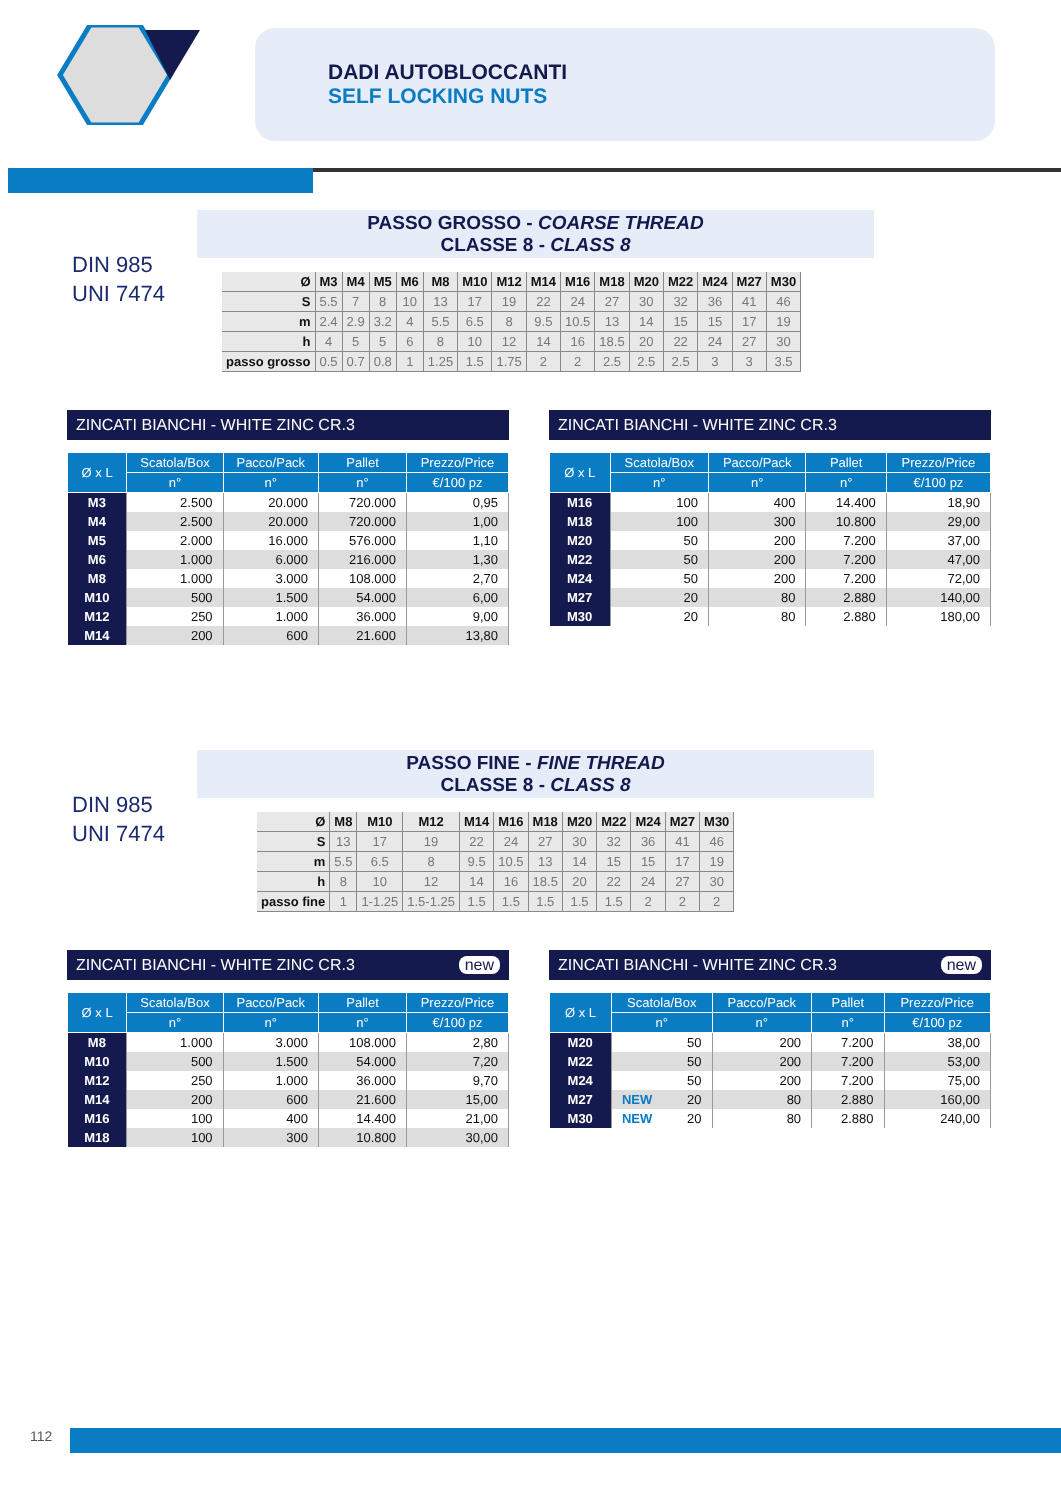DADI AUTOBLOCCANTI
SELF LOCKING NUTS
DIN 985
UNI 7474
PASSO GROSSO - COARSE THREAD
CLASSE 8 - CLASS 8
| Ø | M3 | M4 | M5 | M6 | M8 | M10 | M12 | M14 | M16 | M18 | M20 | M22 | M24 | M27 | M30 |
| S | 5.5 | 7 | 8 | 10 | 13 | 17 | 19 | 22 | 24 | 27 | 30 | 32 | 36 | 41 | 46 |
| m | 2.4 | 2.9 | 3.2 | 4 | 5.5 | 6.5 | 8 | 9.5 | 10.5 | 13 | 14 | 15 | 15 | 17 | 19 |
| h | 4 | 5 | 5 | 6 | 8 | 10 | 12 | 14 | 16 | 18.5 | 20 | 22 | 24 | 27 | 30 |
| passo grosso | 0.5 | 0.7 | 0.8 | 1 | 1.25 | 1.5 | 1.75 | 2 | 2 | 2.5 | 2.5 | 2.5 | 3 | 3 | 3.5 |
ZINCATI BIANCHI - WHITE ZINC CR.3
| Ø x L | Scatola/Box | Pacco/Pack | Pallet | Prezzo/Price |
| --- | --- | --- | --- | --- |
| | n° | n° | n° | €/100 pz |
| M3 | 2.500 | 20.000 | 720.000 | 0,95 |
| M4 | 2.500 | 20.000 | 720.000 | 1,00 |
| M5 | 2.000 | 16.000 | 576.000 | 1,10 |
| M6 | 1.000 | 6.000 | 216.000 | 1,30 |
| M8 | 1.000 | 3.000 | 108.000 | 2,70 |
| M10 | 500 | 1.500 | 54.000 | 6,00 |
| M12 | 250 | 1.000 | 36.000 | 9,00 |
| M14 | 200 | 600 | 21.600 | 13,80 |
ZINCATI BIANCHI - WHITE ZINC CR.3
| Ø x L | Scatola/Box | Pacco/Pack | Pallet | Prezzo/Price |
| --- | --- | --- | --- | --- |
| | n° | n° | n° | €/100 pz |
| M16 | 100 | 400 | 14.400 | 18,90 |
| M18 | 100 | 300 | 10.800 | 29,00 |
| M20 | 50 | 200 | 7.200 | 37,00 |
| M22 | 50 | 200 | 7.200 | 47,00 |
| M24 | 50 | 200 | 7.200 | 72,00 |
| M27 | 20 | 80 | 2.880 | 140,00 |
| M30 | 20 | 80 | 2.880 | 180,00 |
DIN 985
UNI 7474
PASSO FINE - FINE THREAD
CLASSE 8 - CLASS 8
| Ø | M8 | M10 | M12 | M14 | M16 | M18 | M20 | M22 | M24 | M27 | M30 |
| S | 13 | 17 | 19 | 22 | 24 | 27 | 30 | 32 | 36 | 41 | 46 |
| m | 5.5 | 6.5 | 8 | 9.5 | 10.5 | 13 | 14 | 15 | 15 | 17 | 19 |
| h | 8 | 10 | 12 | 14 | 16 | 18.5 | 20 | 22 | 24 | 27 | 30 |
| passo fine | 1 | 1-1.25 | 1.5-1.25 | 1.5 | 1.5 | 1.5 | 1.5 | 1.5 | 2 | 2 | 2 |
ZINCATI BIANCHI - WHITE ZINC CR.3 new
| Ø x L | Scatola/Box | Pacco/Pack | Pallet | Prezzo/Price |
| --- | --- | --- | --- | --- |
| | n° | n° | n° | €/100 pz |
| M8 | 1.000 | 3.000 | 108.000 | 2,80 |
| M10 | 500 | 1.500 | 54.000 | 7,20 |
| M12 | 250 | 1.000 | 36.000 | 9,70 |
| M14 | 200 | 600 | 21.600 | 15,00 |
| M16 | 100 | 400 | 14.400 | 21,00 |
| M18 | 100 | 300 | 10.800 | 30,00 |
ZINCATI BIANCHI - WHITE ZINC CR.3 new
| Ø x L | Scatola/Box | Pacco/Pack | Pallet | Prezzo/Price |
| --- | --- | --- | --- | --- |
| | n° | n° | n° | €/100 pz |
| M20 | 50 | 200 | 7.200 | 38,00 |
| M22 | 50 | 200 | 7.200 | 53,00 |
| M24 | 50 | 200 | 7.200 | 75,00 |
| M27 | NEW 20 | 80 | 2.880 | 160,00 |
| M30 | NEW 20 | 80 | 2.880 | 240,00 |
112